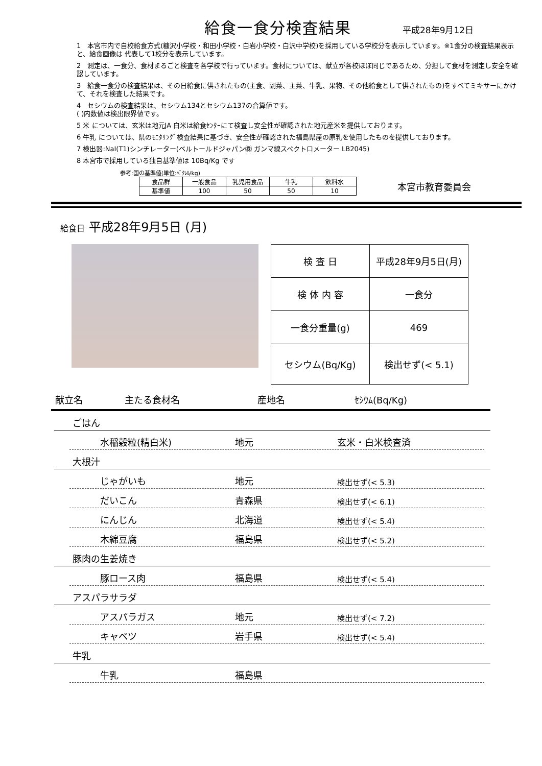給食一食分検査結果
平成28年9月12日
1　本宮市内で自校給食方式(糠沢小学校・和田小学校・白岩小学校・白沢中学校)を採用している学校分を表示しています。※1食分の検査結果表示と、給食画像は 代表して1校分を表示しています。
2　測定は、一食分、食材まるごと検査を各学校で行っています。食材については、献立が各校ほぼ同じであるため、分担して食材を測定し安全を確認しています。
3　給食一食分の検査結果は、その日給食に供されたもの(主食、副菜、主菜、牛乳、果物、その他給食として供されたもの)をすべてミキサーにかけて、それを検査した結果です。
4　セシウムの検査結果は、セシウム134とセシウム137の合算値です。
( )内数値は検出限界値です。
5 米 については、玄米は地元JA 白米は給食ｾﾝﾀｰにて検査し安全性が確認された地元産米を提供しております。
6 牛乳 については、県のﾓﾆﾀﾘﾝｸﾞ検査結果に基づき、安全性が確認された福島県産の原乳を使用したものを提供しております。
7 検出器:NaI(T1)シンチレーター(ベルトールドジャパン㈱ ガンマ線スペクトロメーター LB2045)
8 本宮市で採用している独自基準値は 10Bq/Kg です
参考:国の基準値(単位:ﾍﾞｸﾚﾙ/kg)
| 食品群 | 一般食品 | 乳児用食品 | 牛乳 | 飲料水 |
| 基準値 | 100 | 50 | 50 | 10 |
本宮市教育委員会
給食日 平成28年9月5日 (月)
| 検 査 日 | 平成28年9月5日(月) |
| 検 体 内 容 | 一食分 |
| 一食分重量(g) | 469 |
| セシウム(Bq/Kg) | 検出せず(< 5.1) |
献立名 主たる食材名 産地名 ｾｼｳﾑ(Bq/Kg)
ごはん
水稲穀粒(精白米) 地元 玄米・白米検査済
大根汁
じゃがいも 地元 検出せず(< 5.3)
だいこん 青森県 検出せず(< 6.1)
にんじん 北海道 検出せず(< 5.4)
木綿豆腐 福島県 検出せず(< 5.2)
豚肉の生姜焼き
豚ロース肉 福島県 検出せず(< 5.4)
アスパラサラダ
アスパラガス 地元 検出せず(< 7.2)
キャベツ 岩手県 検出せず(< 5.4)
牛乳
牛乳 福島県